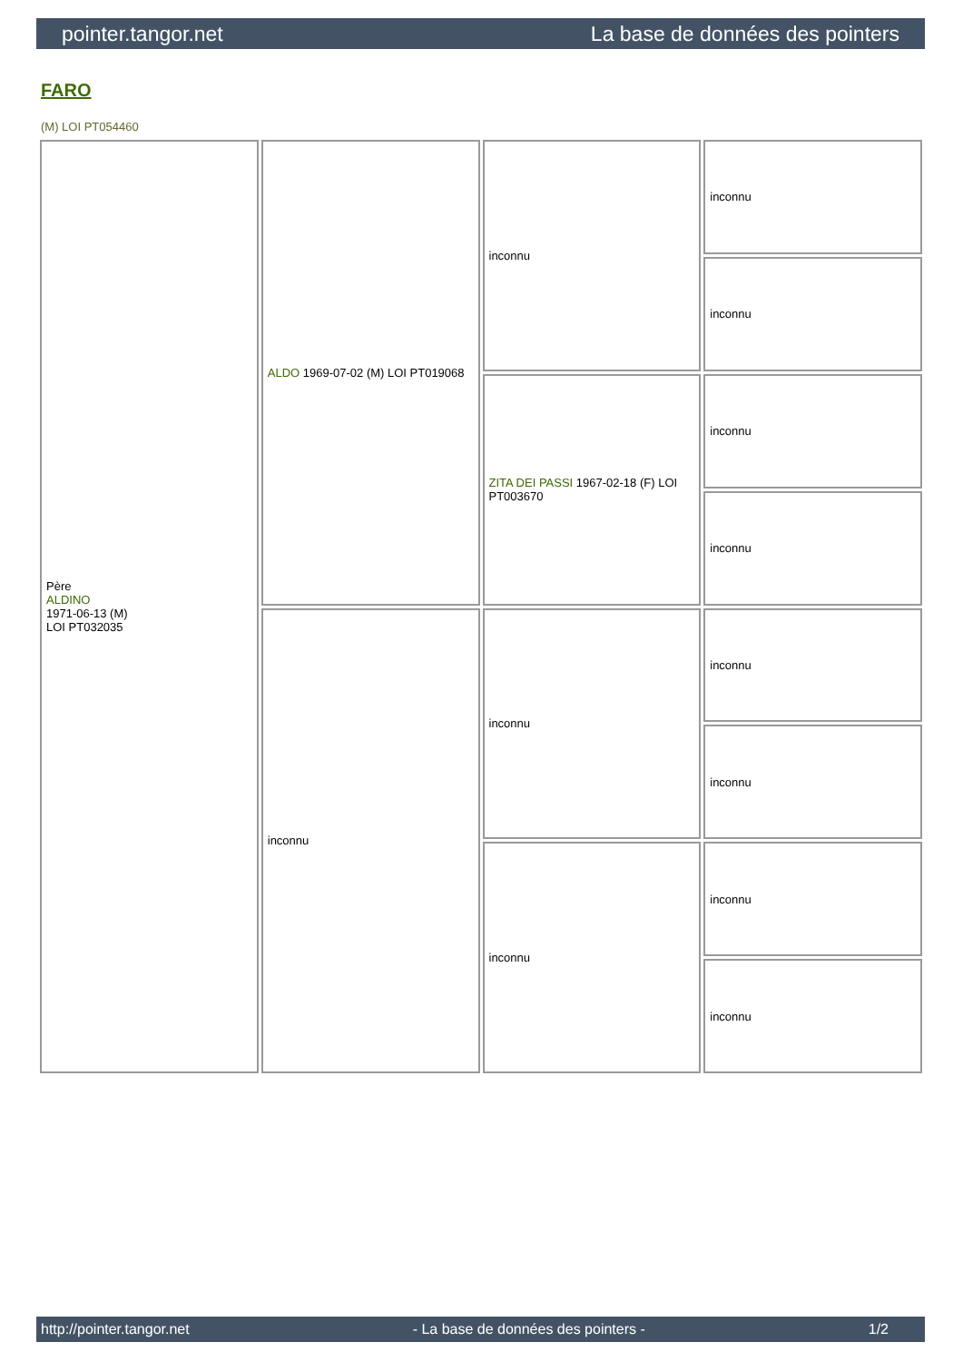pointer.tangor.net La base de données des pointers
FARO
(M) LOI PT054460
| Père ALDINO 1971-06-13 (M) LOI PT032035 | ALDO 1969-07-02 (M) LOI PT019068 | inconnu | inconnu |
| | | | inconnu |
| | | ZITA DEI PASSI 1967-02-18 (F) LOI PT003670 | inconnu |
| | | | inconnu |
| | inconnu | inconnu | inconnu |
| | | | inconnu |
| | | inconnu | inconnu |
| | | | inconnu |
http://pointer.tangor.net - La base de données des pointers - 1/2